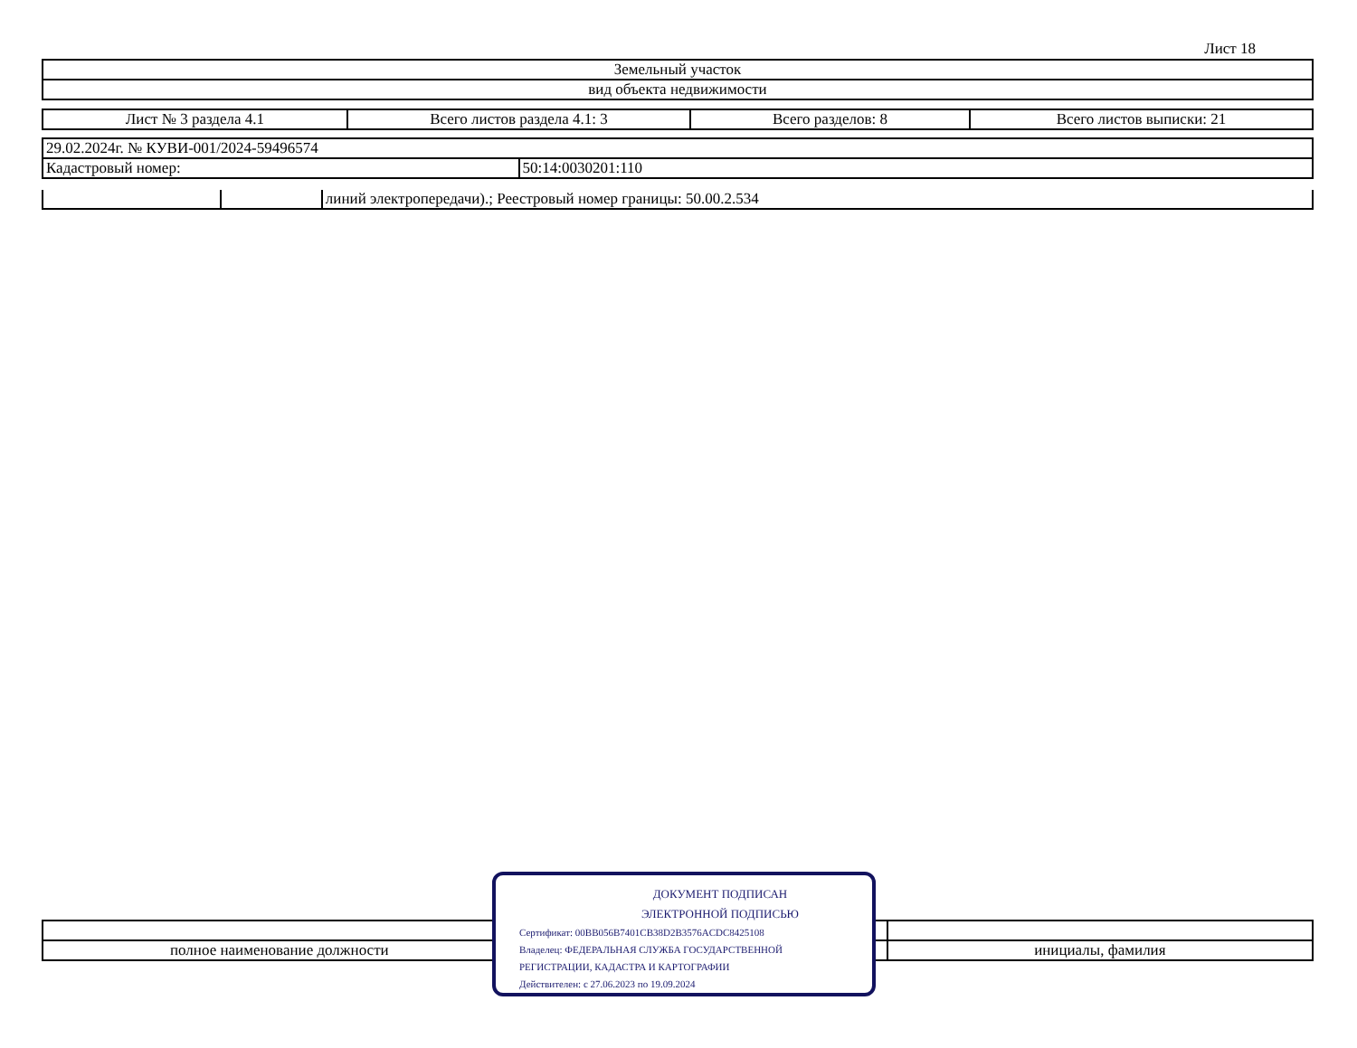Лист 18
| Земельный участок |
| вид объекта недвижимости |
| Лист № 3 раздела 4.1 | Всего листов раздела 4.1: 3 | Всего разделов: 8 | Всего листов выписки: 21 |
| 29.02.2024г. № КУВИ-001/2024-59496574 | |
| Кадастровый номер: | 50:14:0030201:110 |
| | | линий электропередачи).; Реестровый номер границы: 50.00.2.534 |
| полное наименование должности | инициалы, фамилия |
ДОКУМЕНТ ПОДПИСАН
ЭЛЕКТРОННОЙ ПОДПИСЬЮ
Сертификат: 00BB056B7401CB38D2B3576ACDC8425108
Владелец: ФЕДЕРАЛЬНАЯ СЛУЖБА ГОСУДАРСТВЕННОЙ
РЕГИСТРАЦИИ, КАДАСТРА И КАРТОГРАФИИ
Действителен: с 27.06.2023 по 19.09.2024